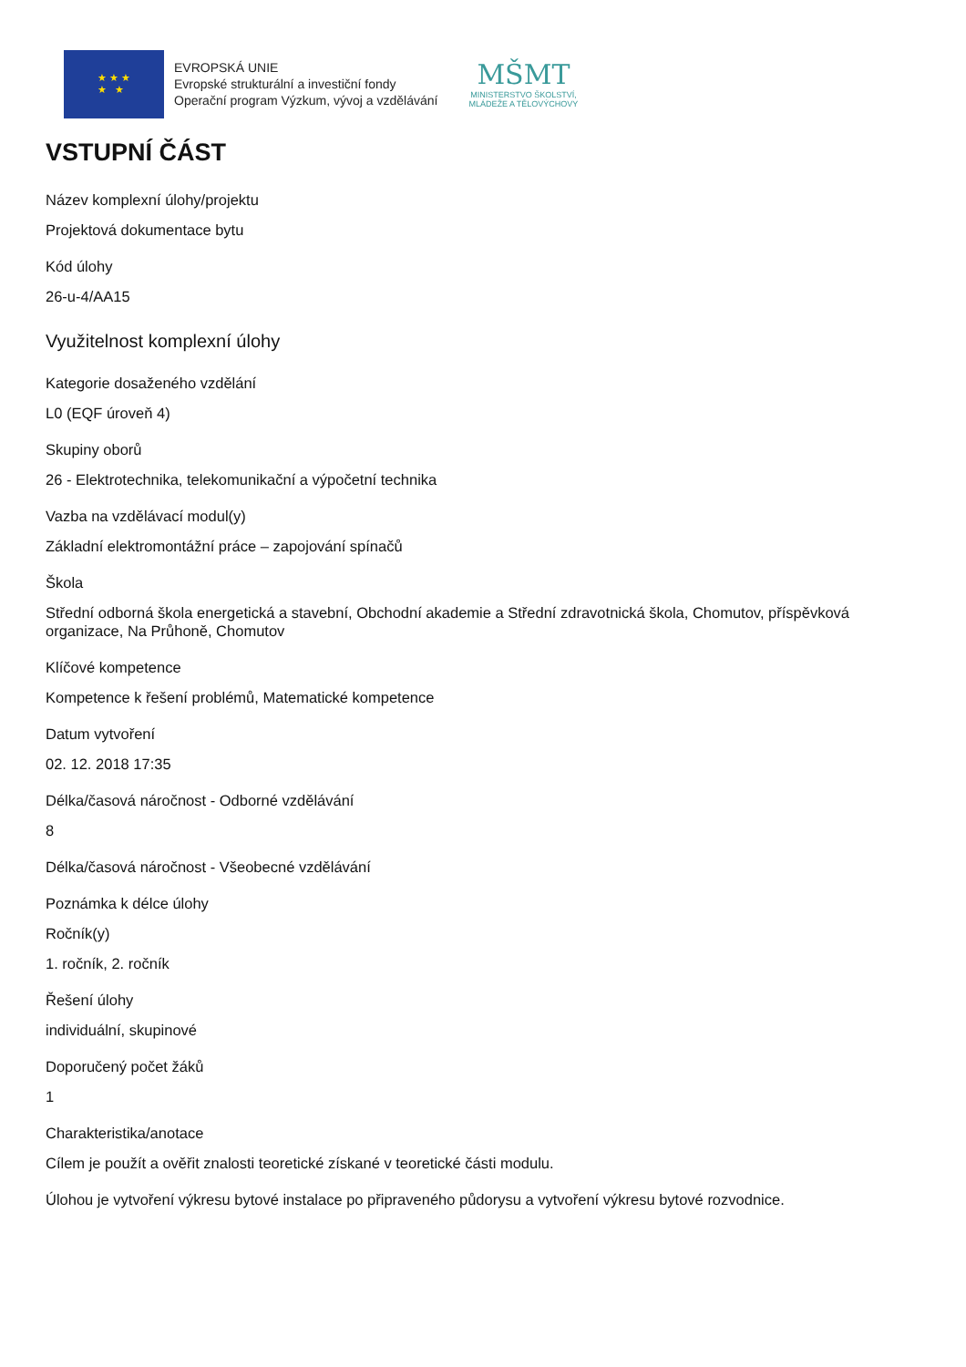★ ★ ★
★ ★
EVROPSKÁ UNIE
Evropské strukturální a investiční fondy
Operační program Výzkum, vývoj a vzdělávání
MŠMT
MINISTERSTVO ŠKOLSTVÍ,
MLÁDEŽE A TĚLOVÝCHOVY
VSTUPNÍ ČÁST
Název komplexní úlohy/projektu
Projektová dokumentace bytu
Kód úlohy
26-u-4/AA15
Využitelnost komplexní úlohy
Kategorie dosaženého vzdělání
L0 (EQF úroveň 4)
Skupiny oborů
26 - Elektrotechnika, telekomunikační a výpočetní technika
Vazba na vzdělávací modul(y)
Základní elektromontážní práce – zapojování spínačů
Škola
Střední odborná škola energetická a stavební, Obchodní akademie a Střední zdravotnická škola, Chomutov, příspěvková organizace, Na Průhoně, Chomutov
Klíčové kompetence
Kompetence k řešení problémů, Matematické kompetence
Datum vytvoření
02. 12. 2018 17:35
Délka/časová náročnost - Odborné vzdělávání
8
Délka/časová náročnost - Všeobecné vzdělávání
Poznámka k délce úlohy
Ročník(y)
1. ročník, 2. ročník
Řešení úlohy
individuální, skupinové
Doporučený počet žáků
1
Charakteristika/anotace
Cílem je použít a ověřit znalosti teoretické získané v teoretické části modulu.
Úlohou je vytvoření výkresu bytové instalace po připraveného půdorysu a vytvoření výkresu bytové rozvodnice.